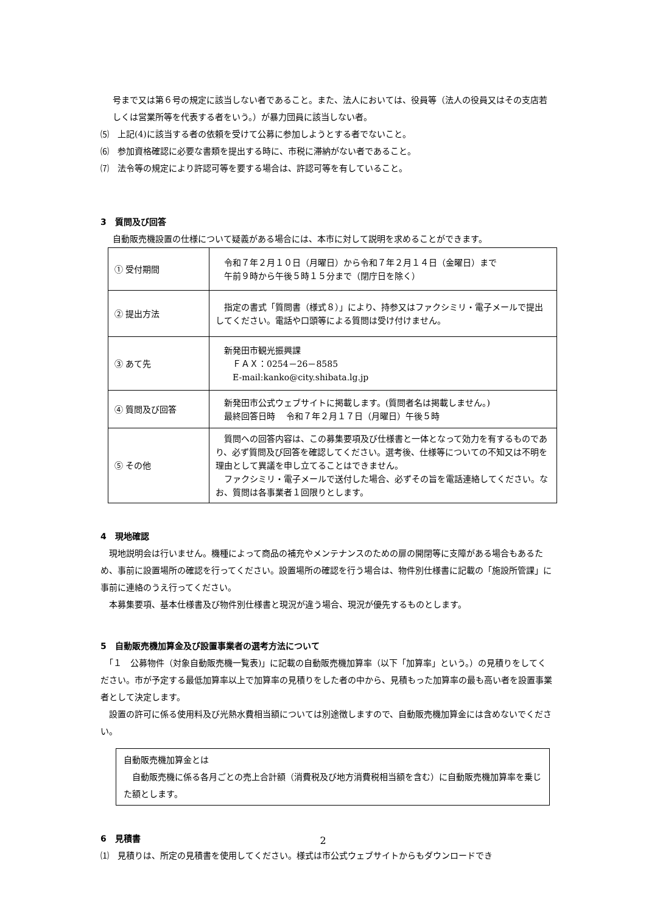号まで又は第６号の規定に該当しない者であること。また、法人においては、役員等（法人の役員又はその支店若しくは営業所等を代表する者をいう。）が暴力団員に該当しない者。
⑸　上記(4)に該当する者の依頼を受けて公募に参加しようとする者でないこと。
⑹　参加資格確認に必要な書類を提出する時に、市税に滞納がない者であること。
⑺　法令等の規定により許認可等を要する場合は、許認可等を有していること。
3　質問及び回答
自動販売機設置の仕様について疑義がある場合には、本市に対して説明を求めることができます。
| ① 受付期間 | 令和７年２月１０日（月曜日）から令和７年２月１４日（金曜日）まで 午前９時から午後５時１５分まで（閉庁日を除く） |
| ② 提出方法 | 指定の書式「質問書（様式８）」により、持参又はファクシミリ・電子メールで提出してください。電話や口頭等による質問は受け付けません。 |
| ③ あて先 | 新発田市観光振興課 ＦＡＸ：0254－26－8585 E-mail:kanko@city.shibata.lg.jp |
| ④ 質問及び回答 | 新発田市公式ウェブサイトに掲載します。(質問者名は掲載しません。) 最終回答日時 令和７年２月１７日（月曜日）午後５時 |
| ⑤ その他 | 質問への回答内容は、この募集要項及び仕様書と一体となって効力を有するものであり、必ず質問及び回答を確認してください。選考後、仕様等についての不知又は不明を理由として異議を申し立てることはできません。 ファクシミリ・電子メールで送付した場合、必ずその旨を電話連絡してください。なお、質問は各事業者１回限りとします。 |
4　現地確認
　現地説明会は行いません。機種によって商品の補充やメンテナンスのための扉の開閉等に支障がある場合もあるため、事前に設置場所の確認を行ってください。設置場所の確認を行う場合は、物件別仕様書に記載の「施設所管課」に事前に連絡のうえ行ってください。
　本募集要項、基本仕様書及び物件別仕様書と現況が違う場合、現況が優先するものとします。
5　自動販売機加算金及び設置事業者の選考方法について
　「１　公募物件（対象自動販売機一覧表)」に記載の自動販売機加算率（以下「加算率」という。）の見積りをしてください。市が予定する最低加算率以上で加算率の見積りをした者の中から、見積もった加算率の最も高い者を設置事業者として決定します。
　設置の許可に係る使用料及び光熱水費相当額については別途徴しますので、自動販売機加算金には含めないでください。
自動販売機加算金とは
　自動販売機に係る各月ごとの売上合計額（消費税及び地方消費税相当額を含む）に自動販売機加算率を乗じた額とします。
6　見積書
⑴　見積りは、所定の見積書を使用してください。様式は市公式ウェブサイトからもダウンロードでき
2